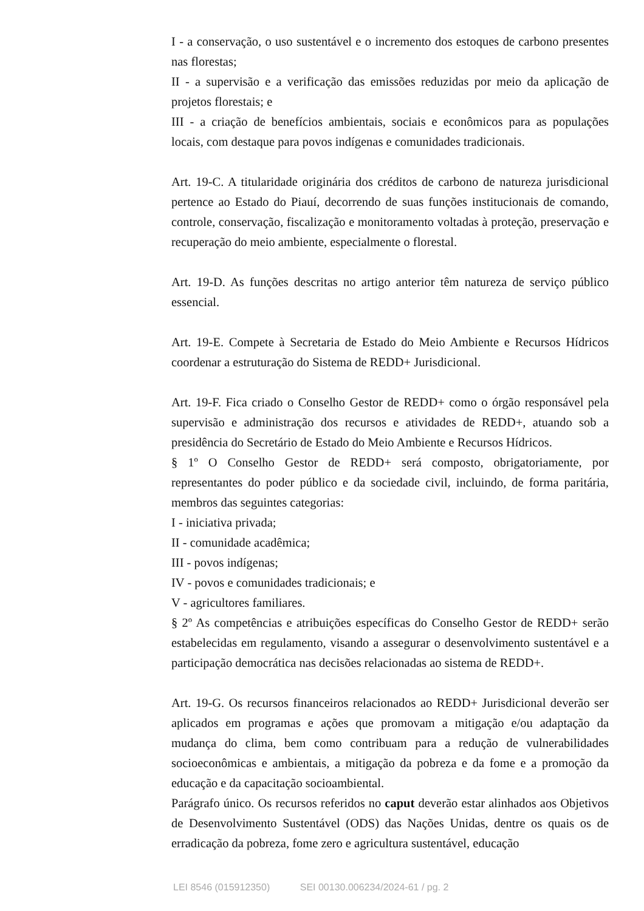I - a conservação, o uso sustentável e o incremento dos estoques de carbono presentes nas florestas;
II - a supervisão e a verificação das emissões reduzidas por meio da aplicação de projetos florestais; e
III - a criação de benefícios ambientais, sociais e econômicos para as populações locais, com destaque para povos indígenas e comunidades tradicionais.
Art. 19-C. A titularidade originária dos créditos de carbono de natureza jurisdicional pertence ao Estado do Piauí, decorrendo de suas funções institucionais de comando, controle, conservação, fiscalização e monitoramento voltadas à proteção, preservação e recuperação do meio ambiente, especialmente o florestal.
Art. 19-D. As funções descritas no artigo anterior têm natureza de serviço público essencial.
Art. 19-E. Compete à Secretaria de Estado do Meio Ambiente e Recursos Hídricos coordenar a estruturação do Sistema de REDD+ Jurisdicional.
Art. 19-F. Fica criado o Conselho Gestor de REDD+ como o órgão responsável pela supervisão e administração dos recursos e atividades de REDD+, atuando sob a presidência do Secretário de Estado do Meio Ambiente e Recursos Hídricos.
§ 1º O Conselho Gestor de REDD+ será composto, obrigatoriamente, por representantes do poder público e da sociedade civil, incluindo, de forma paritária, membros das seguintes categorias:
I - iniciativa privada;
II - comunidade acadêmica;
III - povos indígenas;
IV - povos e comunidades tradicionais; e
V - agricultores familiares.
§ 2º As competências e atribuições específicas do Conselho Gestor de REDD+ serão estabelecidas em regulamento, visando a assegurar o desenvolvimento sustentável e a participação democrática nas decisões relacionadas ao sistema de REDD+.
Art. 19-G. Os recursos financeiros relacionados ao REDD+ Jurisdicional deverão ser aplicados em programas e ações que promovam a mitigação e/ou adaptação da mudança do clima, bem como contribuam para a redução de vulnerabilidades socioeconômicas e ambientais, a mitigação da pobreza e da fome e a promoção da educação e da capacitação socioambiental.
Parágrafo único. Os recursos referidos no caput deverão estar alinhados aos Objetivos de Desenvolvimento Sustentável (ODS) das Nações Unidas, dentre os quais os de erradicação da pobreza, fome zero e agricultura sustentável, educação
LEI 8546 (015912350) SEI 00130.006234/2024-61 / pg. 2